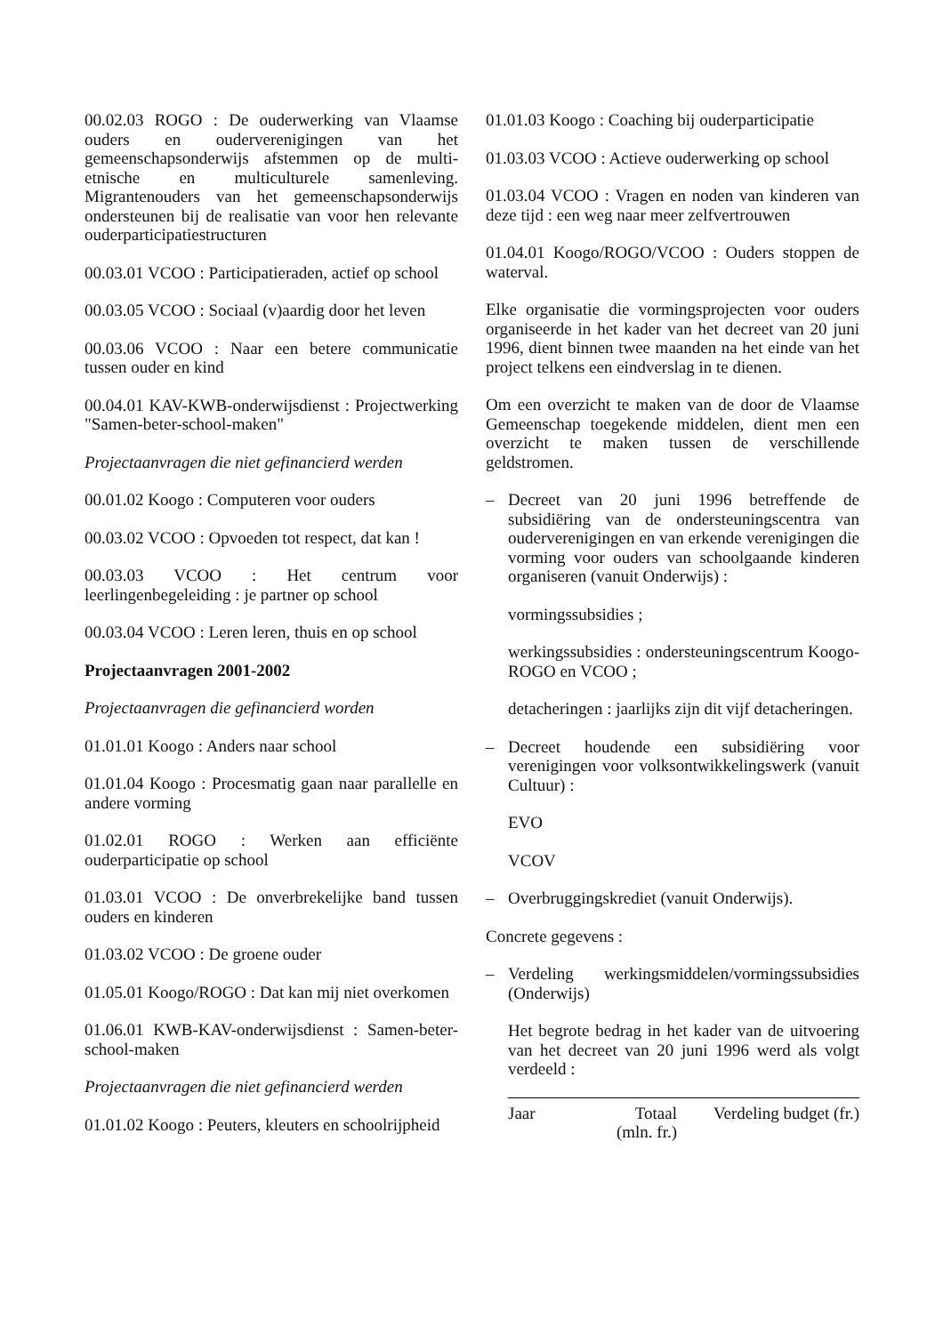00.02.03 ROGO : De ouderwerking van Vlaamse ouders en ouderverenigingen van het gemeenschapsonderwijs afstemmen op de multi-etnische en multiculturele samenleving. Migrantenouders van het gemeenschapsonderwijs ondersteunen bij de realisatie van voor hen relevante ouderparticipatiestructuren
00.03.01 VCOO : Participatieraden, actief op school
00.03.05 VCOO : Sociaal (v)aardig door het leven
00.03.06 VCOO : Naar een betere communicatie tussen ouder en kind
00.04.01 KAV-KWB-onderwijsdienst : Projectwerking "Samen-beter-school-maken"
Projectaanvragen die niet gefinancierd werden
00.01.02 Koogo : Computeren voor ouders
00.03.02 VCOO : Opvoeden tot respect, dat kan !
00.03.03 VCOO : Het centrum voor leerlingenbegeleiding : je partner op school
00.03.04 VCOO : Leren leren, thuis en op school
Projectaanvragen 2001-2002
Projectaanvragen die gefinancierd worden
01.01.01 Koogo : Anders naar school
01.01.04 Koogo : Procesmatig gaan naar parallelle en andere vorming
01.02.01 ROGO : Werken aan efficiënte ouderparticipatie op school
01.03.01 VCOO : De onverbrekelijke band tussen ouders en kinderen
01.03.02 VCOO : De groene ouder
01.05.01 Koogo/ROGO : Dat kan mij niet overkomen
01.06.01 KWB-KAV-onderwijsdienst : Samen-beter-school-maken
Projectaanvragen die niet gefinancierd werden
01.01.02 Koogo : Peuters, kleuters en schoolrijpheid
01.01.03 Koogo : Coaching bij ouderparticipatie
01.03.03 VCOO : Actieve ouderwerking op school
01.03.04 VCOO : Vragen en noden van kinderen van deze tijd : een weg naar meer zelfvertrouwen
01.04.01 Koogo/ROGO/VCOO : Ouders stoppen de waterval.
Elke organisatie die vormingsprojecten voor ouders organiseerde in het kader van het decreet van 20 juni 1996, dient binnen twee maanden na het einde van het project telkens een eindverslag in te dienen.
Om een overzicht te maken van de door de Vlaamse Gemeenschap toegekende middelen, dient men een overzicht te maken tussen de verschillende geldstromen.
– Decreet van 20 juni 1996 betreffende de subsidiëring van de ondersteuningscentra van ouderverenigingen en van erkende verenigingen die vorming voor ouders van schoolgaande kinderen organiseren (vanuit Onderwijs) :
vormingssubsidies ;
werkingssubsidies : ondersteuningscentrum Koogo-ROGO en VCOO ;
detacheringen : jaarlijks zijn dit vijf detacheringen.
– Decreet houdende een subsidiëring voor verenigingen voor volksontwikkelingswerk (vanuit Cultuur) :
EVO
VCOV
– Overbruggingskrediet (vanuit Onderwijs).
Concrete gegevens :
– Verdeling werkingsmiddelen/vormingssubsidies (Onderwijs)
Het begrote bedrag in het kader van de uitvoering van het decreet van 20 juni 1996 werd als volgt verdeeld :
| Jaar | Totaal (mln. fr.) | Verdeling budget (fr.) |